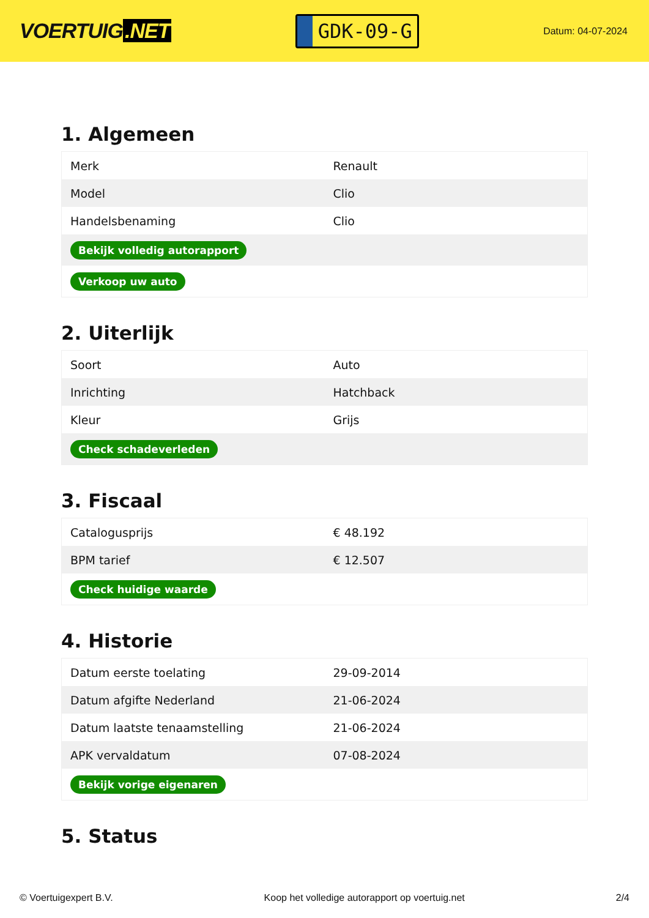VOERTUIG.NET
GDK-09-G
Datum: 04-07-2024
1. Algemeen
| Merk | Renault |
| Model | Clio |
| Handelsbenaming | Clio |
| Bekijk volledig autorapport | |
| Verkoop uw auto | |
2. Uiterlijk
| Soort | Auto |
| Inrichting | Hatchback |
| Kleur | Grijs |
| Check schadeverleden | |
3. Fiscaal
| Catalogusprijs | € 48.192 |
| BPM tarief | € 12.507 |
| Check huidige waarde | |
4. Historie
| Datum eerste toelating | 29-09-2014 |
| Datum afgifte Nederland | 21-06-2024 |
| Datum laatste tenaamstelling | 21-06-2024 |
| APK vervaldatum | 07-08-2024 |
| Bekijk vorige eigenaren | |
5. Status
© Voertuigexpert B.V. Koop het volledige autorapport op voertuig.net 2/4